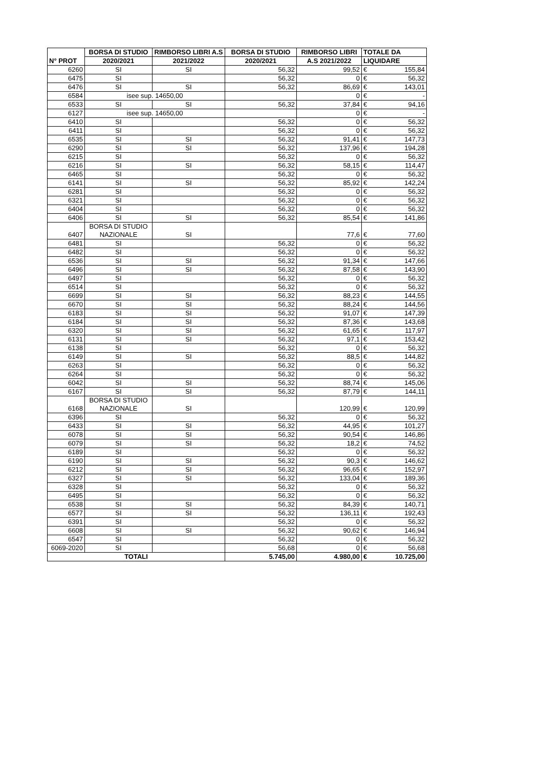| N° PROT | BORSA DI STUDIO | RIMBORSO LIBRI A.S | BORSA DI STUDIO | RIMBORSO LIBRI | TOTALE DA | |
| --- | --- | --- | --- | --- | --- | --- |
| | 2020/2021 | 2021/2022 | 2020/2021 | A.S 2021/2022 | LIQUIDARE | |
| 6260 | SI | SI | 56,32 | 99,52 | € | 155,84 |
| 6475 | SI | | 56,32 | 0 | € | 56,32 |
| 6476 | SI | SI | 56,32 | 86,69 | € | 143,01 |
| 6584 | isee sup. 14650,00 | | | 0 | € | - |
| 6533 | SI | SI | 56,32 | 37,84 | € | 94,16 |
| 6127 | isee sup. 14650,00 | | | 0 | € | - |
| 6410 | SI | | 56,32 | 0 | € | 56,32 |
| 6411 | SI | | 56,32 | 0 | € | 56,32 |
| 6535 | SI | SI | 56,32 | 91,41 | € | 147,73 |
| 6290 | SI | SI | 56,32 | 137,96 | € | 194,28 |
| 6215 | SI | | 56,32 | 0 | € | 56,32 |
| 6216 | SI | SI | 56,32 | 58,15 | € | 114,47 |
| 6465 | SI | | 56,32 | 0 | € | 56,32 |
| 6141 | SI | SI | 56,32 | 85,92 | € | 142,24 |
| 6281 | SI | | 56,32 | 0 | € | 56,32 |
| 6321 | SI | | 56,32 | 0 | € | 56,32 |
| 6404 | SI | | 56,32 | 0 | € | 56,32 |
| 6406 | SI | SI | 56,32 | 85,54 | € | 141,86 |
| 6407 | BORSA DI STUDIO NAZIONALE | SI | | 77,6 | € | 77,60 |
| 6481 | SI | | 56,32 | 0 | € | 56,32 |
| 6482 | SI | | 56,32 | 0 | € | 56,32 |
| 6536 | SI | SI | 56,32 | 91,34 | € | 147,66 |
| 6496 | SI | SI | 56,32 | 87,58 | € | 143,90 |
| 6497 | SI | | 56,32 | 0 | € | 56,32 |
| 6514 | SI | | 56,32 | 0 | € | 56,32 |
| 6699 | SI | SI | 56,32 | 88,23 | € | 144,55 |
| 6670 | SI | SI | 56,32 | 88,24 | € | 144,56 |
| 6183 | SI | SI | 56,32 | 91,07 | € | 147,39 |
| 6184 | SI | SI | 56,32 | 87,36 | € | 143,68 |
| 6320 | SI | SI | 56,32 | 61,65 | € | 117,97 |
| 6131 | SI | SI | 56,32 | 97,1 | € | 153,42 |
| 6138 | SI | | 56,32 | 0 | € | 56,32 |
| 6149 | SI | SI | 56,32 | 88,5 | € | 144,82 |
| 6263 | SI | | 56,32 | 0 | € | 56,32 |
| 6264 | SI | | 56,32 | 0 | € | 56,32 |
| 6042 | SI | SI | 56,32 | 88,74 | € | 145,06 |
| 6167 | SI | SI | 56,32 | 87,79 | € | 144,11 |
| 6168 | BORSA DI STUDIO NAZIONALE | SI | | 120,99 | € | 120,99 |
| 6396 | SI | | 56,32 | 0 | € | 56,32 |
| 6433 | SI | SI | 56,32 | 44,95 | € | 101,27 |
| 6078 | SI | SI | 56,32 | 90,54 | € | 146,86 |
| 6079 | SI | SI | 56,32 | 18,2 | € | 74,52 |
| 6189 | SI | | 56,32 | 0 | € | 56,32 |
| 6190 | SI | SI | 56,32 | 90,3 | € | 146,62 |
| 6212 | SI | SI | 56,32 | 96,65 | € | 152,97 |
| 6327 | SI | SI | 56,32 | 133,04 | € | 189,36 |
| 6328 | SI | | 56,32 | 0 | € | 56,32 |
| 6495 | SI | | 56,32 | 0 | € | 56,32 |
| 6538 | SI | SI | 56,32 | 84,39 | € | 140,71 |
| 6577 | SI | SI | 56,32 | 136,11 | € | 192,43 |
| 6391 | SI | | 56,32 | 0 | € | 56,32 |
| 6608 | SI | SI | 56,32 | 90,62 | € | 146,94 |
| 6547 | SI | | 56,32 | 0 | € | 56,32 |
| 6069-2020 | SI | | 56,68 | 0 | € | 56,68 |
| TOTALI | | | 5.745,00 | 4.980,00 | € | 10.725,00 |